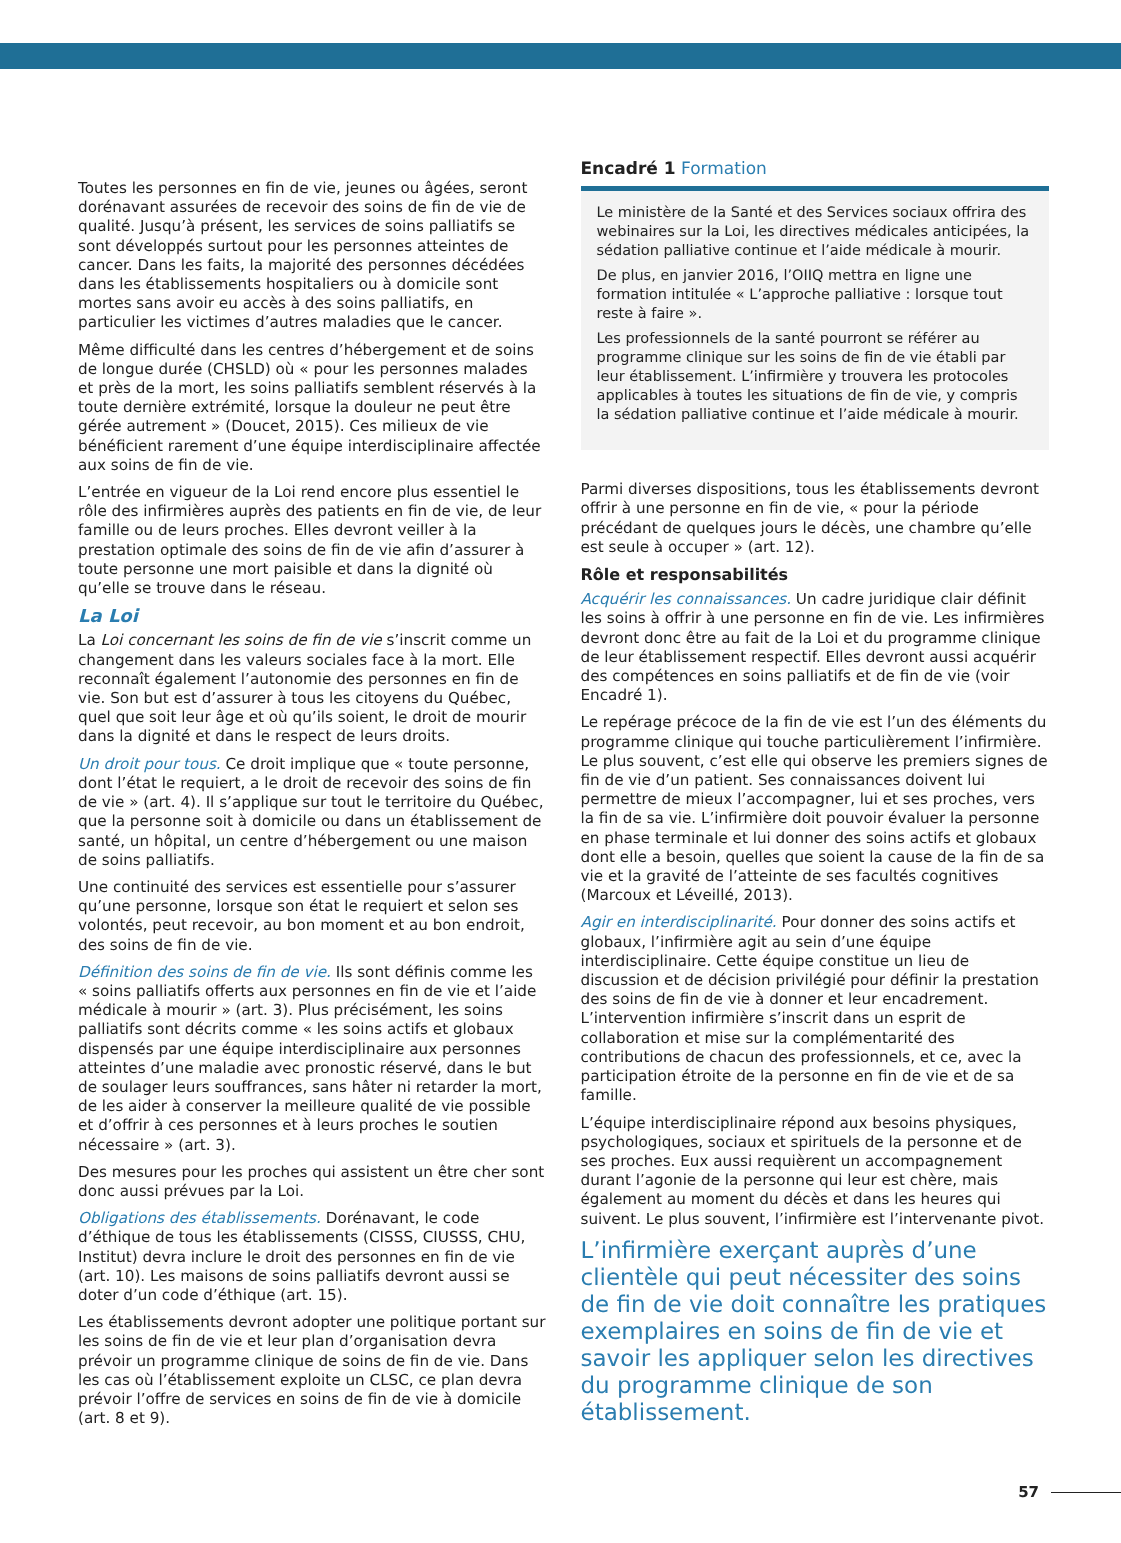Toutes les personnes en fin de vie, jeunes ou âgées, seront dorénavant assurées de recevoir des soins de fin de vie de qualité. Jusqu’à présent, les services de soins palliatifs se sont développés surtout pour les personnes atteintes de cancer. Dans les faits, la majorité des personnes décédées dans les établissements hospitaliers ou à domicile sont mortes sans avoir eu accès à des soins palliatifs, en particulier les victimes d’autres maladies que le cancer.
Même difficulté dans les centres d’hébergement et de soins de longue durée (CHSLD) où « pour les personnes malades et près de la mort, les soins palliatifs semblent réservés à la toute dernière extrémité, lorsque la douleur ne peut être gérée autrement » (Doucet, 2015). Ces milieux de vie bénéficient rarement d’une équipe interdisciplinaire affectée aux soins de fin de vie.
L’entrée en vigueur de la Loi rend encore plus essentiel le rôle des infirmières auprès des patients en fin de vie, de leur famille ou de leurs proches. Elles devront veiller à la prestation optimale des soins de fin de vie afin d’assurer à toute personne une mort paisible et dans la dignité où qu’elle se trouve dans le réseau.
La Loi
La Loi concernant les soins de fin de vie s’inscrit comme un changement dans les valeurs sociales face à la mort. Elle reconnaît également l’autonomie des personnes en fin de vie. Son but est d’assurer à tous les citoyens du Québec, quel que soit leur âge et où qu’ils soient, le droit de mourir dans la dignité et dans le respect de leurs droits.
Un droit pour tous. Ce droit implique que « toute personne, dont l’état le requiert, a le droit de recevoir des soins de fin de vie » (art. 4). Il s’applique sur tout le territoire du Québec, que la personne soit à domicile ou dans un établissement de santé, un hôpital, un centre d’hébergement ou une maison de soins palliatifs.
Une continuité des services est essentielle pour s’assurer qu’une personne, lorsque son état le requiert et selon ses volontés, peut recevoir, au bon moment et au bon endroit, des soins de fin de vie.
Définition des soins de fin de vie. Ils sont définis comme les « soins palliatifs offerts aux personnes en fin de vie et l’aide médicale à mourir » (art. 3). Plus précisément, les soins palliatifs sont décrits comme « les soins actifs et globaux dispensés par une équipe interdisciplinaire aux personnes atteintes d’une maladie avec pronostic réservé, dans le but de soulager leurs souffrances, sans hâter ni retarder la mort, de les aider à conserver la meilleure qualité de vie possible et d’offrir à ces personnes et à leurs proches le soutien nécessaire » (art. 3).
Des mesures pour les proches qui assistent un être cher sont donc aussi prévues par la Loi.
Obligations des établissements. Dorénavant, le code d’éthique de tous les établissements (CISSS, CIUSSS, CHU, Institut) devra inclure le droit des personnes en fin de vie (art. 10). Les maisons de soins palliatifs devront aussi se doter d’un code d’éthique (art. 15).
Les établissements devront adopter une politique portant sur les soins de fin de vie et leur plan d’organisation devra prévoir un programme clinique de soins de fin de vie. Dans les cas où l’établissement exploite un CLSC, ce plan devra prévoir l’offre de services en soins de fin de vie à domicile (art. 8 et 9).
Encadré 1 Formation
Le ministère de la Santé et des Services sociaux offrira des webinaires sur la Loi, les directives médicales anticipées, la sédation palliative continue et l’aide médicale à mourir.
De plus, en janvier 2016, l’OIIQ mettra en ligne une formation intitulée « L’approche palliative : lorsque tout reste à faire ».
Les professionnels de la santé pourront se référer au programme clinique sur les soins de fin de vie établi par leur établissement. L’infirmière y trouvera les protocoles applicables à toutes les situations de fin de vie, y compris la sédation palliative continue et l’aide médicale à mourir.
Parmi diverses dispositions, tous les établissements devront offrir à une personne en fin de vie, « pour la période précédant de quelques jours le décès, une chambre qu’elle est seule à occuper » (art. 12).
Rôle et responsabilités
Acquérir les connaissances. Un cadre juridique clair définit les soins à offrir à une personne en fin de vie. Les infirmières devront donc être au fait de la Loi et du programme clinique de leur établissement respectif. Elles devront aussi acquérir des compétences en soins palliatifs et de fin de vie (voir Encadré 1).
Le repérage précoce de la fin de vie est l’un des éléments du programme clinique qui touche particulièrement l’infirmière. Le plus souvent, c’est elle qui observe les premiers signes de fin de vie d’un patient. Ses connaissances doivent lui permettre de mieux l’accompagner, lui et ses proches, vers la fin de sa vie. L’infirmière doit pouvoir évaluer la personne en phase terminale et lui donner des soins actifs et globaux dont elle a besoin, quelles que soient la cause de la fin de sa vie et la gravité de l’atteinte de ses facultés cognitives (Marcoux et Léveillé, 2013).
Agir en interdisciplinarité. Pour donner des soins actifs et globaux, l’infirmière agit au sein d’une équipe interdisciplinaire. Cette équipe constitue un lieu de discussion et de décision privilégié pour définir la prestation des soins de fin de vie à donner et leur encadrement. L’intervention infirmière s’inscrit dans un esprit de collaboration et mise sur la complémentarité des contributions de chacun des professionnels, et ce, avec la participation étroite de la personne en fin de vie et de sa famille.
L’équipe interdisciplinaire répond aux besoins physiques, psychologiques, sociaux et spirituels de la personne et de ses proches. Eux aussi requièrent un accompagnement durant l’agonie de la personne qui leur est chère, mais également au moment du décès et dans les heures qui suivent. Le plus souvent, l’infirmière est l’intervenante pivot.
L’infirmière exerçant auprès d’une clientèle qui peut nécessiter des soins de fin de vie doit connaître les pratiques exemplaires en soins de fin de vie et savoir les appliquer selon les directives du programme clinique de son établissement.
57